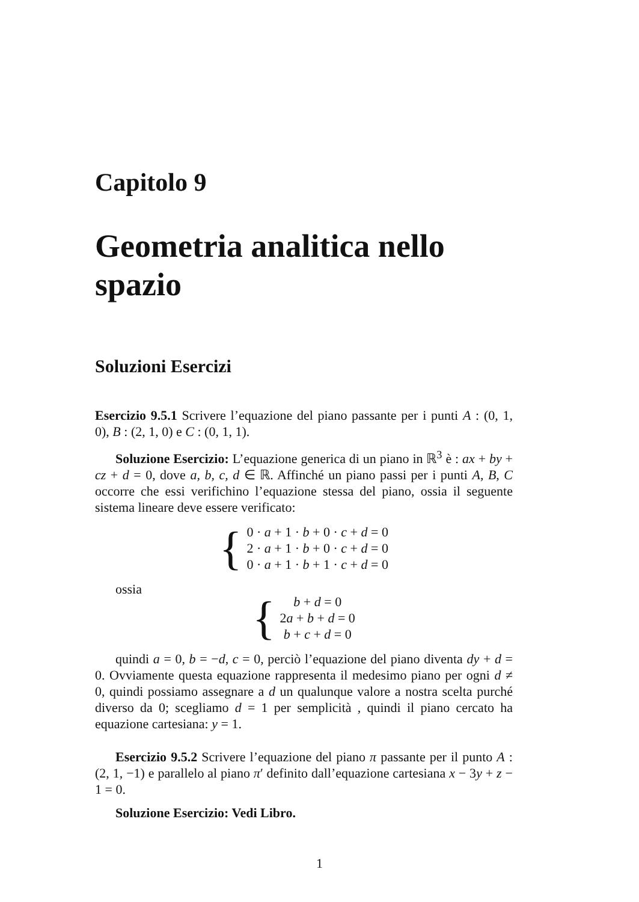Capitolo 9
Geometria analitica nello spazio
Soluzioni Esercizi
Esercizio 9.5.1 Scrivere l’equazione del piano passante per i punti A : (0, 1, 0), B : (2, 1, 0) e C : (0, 1, 1).
Soluzione Esercizio: L’equazione generica di un piano in ℝ<sup>3</sup> è : ax + by + cz + d = 0, dove a, b, c, d ∈ ℝ. Affinché un piano passi per i punti A, B, C occorre che essi verifichino l’equazione stessa del piano, ossia il seguente sistema lineare deve essere verificato:
{
0 · a + 1 · b + 0 · c + d = 0
2 · a + 1 · b + 0 · c + d = 0
0 · a + 1 · b + 1 · c + d = 0
ossia
{
b + d = 0
2a + b + d = 0
b + c + d = 0
quindi a = 0, b = −d, c = 0, perciò l’equazione del piano diventa dy + d = 0. Ovviamente questa equazione rappresenta il medesimo piano per ogni d ≠ 0, quindi possiamo assegnare a d un qualunque valore a nostra scelta purché diverso da 0; scegliamo d = 1 per semplicità , quindi il piano cercato ha equazione cartesiana: y = 1.
Esercizio 9.5.2 Scrivere l’equazione del piano π passante per il punto A : (2, 1, −1) e parallelo al piano π′ definito dall’equazione cartesiana x − 3y + z − 1 = 0.
Soluzione Esercizio: Vedi Libro.
1